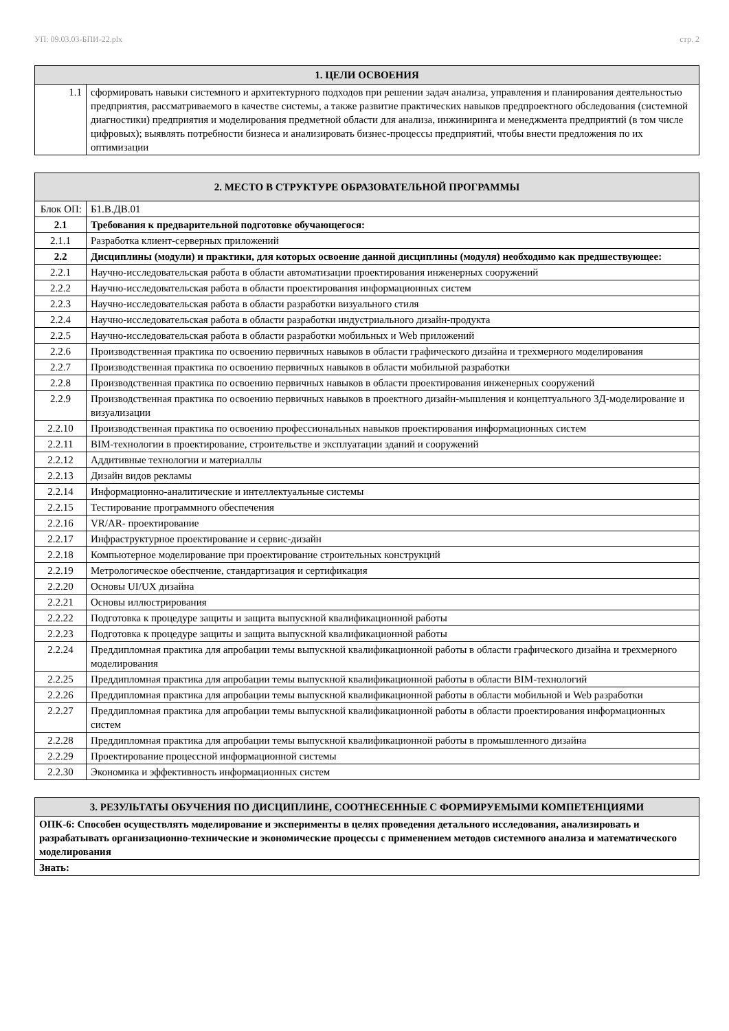УП: 09.03.03-БПИ-22.plx стр. 2
| 1. ЦЕЛИ ОСВОЕНИЯ | |
| --- | --- |
| 1.1 | сформировать навыки системного и архитектурного подходов при решении задач анализа, управления и планирования деятельностью предприятия, рассматриваемого в качестве системы, а также развитие практических навыков предпроектного обследования (системной диагностики) предприятия и моделирования предметной области для анализа, инжиниринга и менеджмента предприятий (в том числе цифровых); выявлять потребности бизнеса и анализировать бизнес-процессы предприятий, чтобы внести предложения по их оптимизации |
| 2. МЕСТО В СТРУКТУРЕ ОБРАЗОВАТЕЛЬНОЙ ПРОГРАММЫ | |
| --- | --- |
| Блок ОП: | Б1.В.ДВ.01 |
| 2.1 | Требования к предварительной подготовке обучающегося: |
| 2.1.1 | Разработка клиент-серверных приложений |
| 2.2 | Дисциплины (модули) и практики, для которых освоение данной дисциплины (модуля) необходимо как предшествующее: |
| 2.2.1 | Научно-исследовательская работа в области автоматизации проектирования инженерных сооружений |
| 2.2.2 | Научно-исследовательская работа в области проектирования информационных систем |
| 2.2.3 | Научно-исследовательская работа в области разработки визуального стиля |
| 2.2.4 | Научно-исследовательская работа в области разработки индустриального дизайн-продукта |
| 2.2.5 | Научно-исследовательская работа в области разработки мобильных и Web приложений |
| 2.2.6 | Производственная практика по освоению первичных навыков в области графического дизайна и трехмерного моделирования |
| 2.2.7 | Производственная практика по освоению первичных навыков в области мобильной разработки |
| 2.2.8 | Производственная практика по освоению первичных навыков в области проектирования инженерных сооружений |
| 2.2.9 | Производственная практика по освоению первичных навыков в проектного дизайн-мышления и концептуального 3Д-моделирование и визуализации |
| 2.2.10 | Производственная практика по освоению профессиональных навыков проектирования информационных систем |
| 2.2.11 | BIM-технологии в проектирование, строительстве и эксплуатации зданий и сооружений |
| 2.2.12 | Аддитивные технологии и материаллы |
| 2.2.13 | Дизайн видов рекламы |
| 2.2.14 | Информационно-аналитические и интеллектуальные системы |
| 2.2.15 | Тестирование программного обеспечения |
| 2.2.16 | VR/AR- проектирование |
| 2.2.17 | Инфраструктурное проектирование и сервис-дизайн |
| 2.2.18 | Компьютерное моделирование при проектирование строительных конструкций |
| 2.2.19 | Метрологическое обеспчение, стандартизация и сертификация |
| 2.2.20 | Основы UI/UX дизайна |
| 2.2.21 | Основы иллюстрирования |
| 2.2.22 | Подготовка к процедуре защиты и защита выпускной квалификационной работы |
| 2.2.23 | Подготовка к процедуре защиты и защита выпускной квалификационной работы |
| 2.2.24 | Преддипломная практика для апробации темы выпускной квалификационной работы в области графического дизайна и трехмерного моделирования |
| 2.2.25 | Преддипломная практика для апробации темы выпускной квалификационной работы в области BIM-технологий |
| 2.2.26 | Преддипломная практика для апробации темы выпускной квалификационной работы в области мобильной и Web разработки |
| 2.2.27 | Преддипломная практика для апробации темы выпускной квалификационной работы в области проектирования информационных систем |
| 2.2.28 | Преддипломная практика для апробации темы выпускной квалификационной работы в промышленного дизайна |
| 2.2.29 | Проектирование процессной информационной системы |
| 2.2.30 | Экономика и эффективность информационных систем |
| 3. РЕЗУЛЬТАТЫ ОБУЧЕНИЯ ПО ДИСЦИПЛИНЕ, СООТНЕСЕННЫЕ С ФОРМИРУЕМЫМИ КОМПЕТЕНЦИЯМИ |
| --- |
| ОПК-6: Способен осуществлять моделирование и эксперименты в целях проведения детального исследования, анализировать и разрабатывать организационно-технические и экономические процессы с применением методов системного анализа и математического моделирования |
| Знать: |